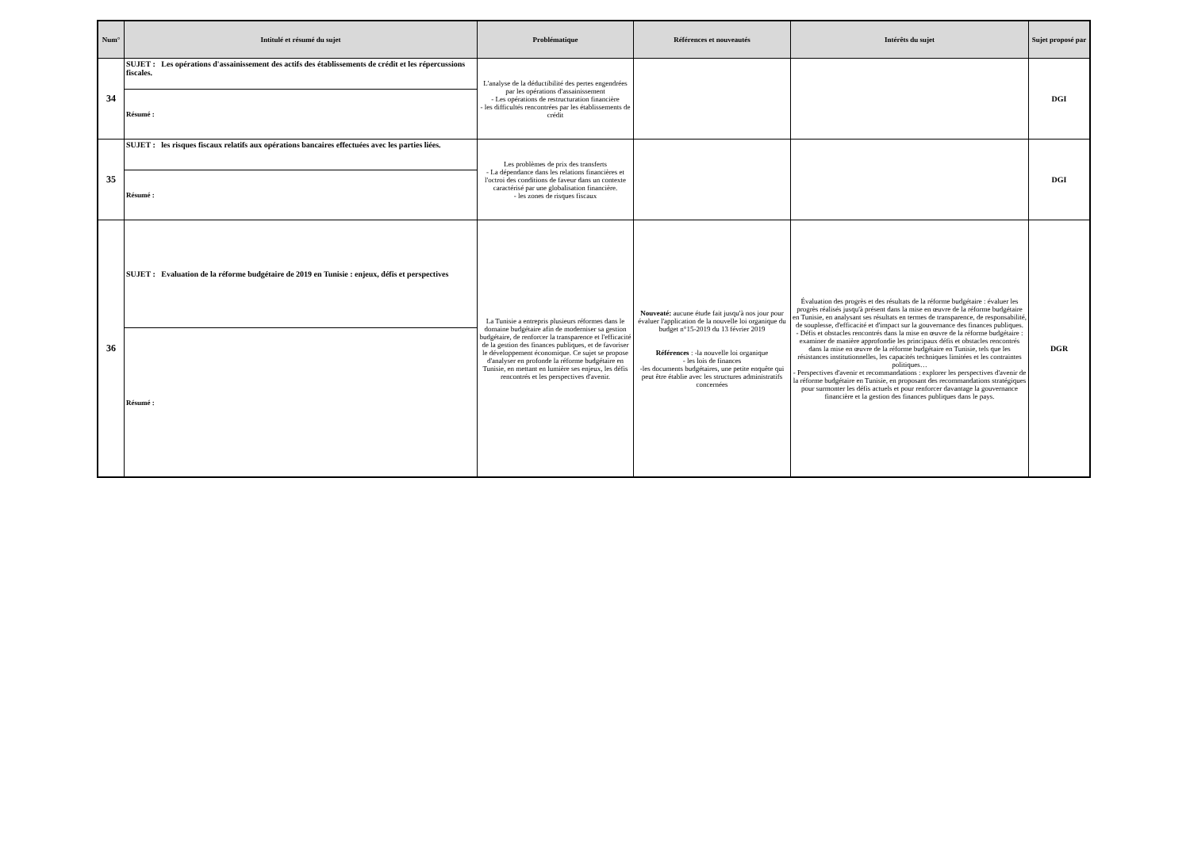| Num° | Intitulé et résumé du sujet | Problématique | Références et nouveautés | Intérêts du sujet | Sujet proposé par |
| --- | --- | --- | --- | --- | --- |
| 34 | SUJET : Les opérations d'assainissement des actifs des établissements de crédit et les répercussions fiscales. | L'analyse de la déductibilité des pertes engendrées par les opérations d'assainissement - Les opérations de restructuration financière - les difficultés rencontrées par les établissements de crédit | | | DGI |
| | Résumé : | | | | |
| 35 | SUJET : les risques fiscaux relatifs aux opérations bancaires effectuées avec les parties liées. | Les problèmes de prix des transferts - La dépendance dans les relations financières et l'octroi des conditions de faveur dans un contexte caractérisé par une globalisation financière. - les zones de risques fiscaux | | | DGI |
| | Résumé : | | | | |
| 36 | SUJET : Evaluation de la réforme budgétaire de 2019 en Tunisie : enjeux, défis et perspectives | La Tunisie a entrepris plusieurs réformes dans le domaine budgétaire afin de moderniser sa gestion budgétaire, de renforcer la transparence et l'efficacité de la gestion des finances publiques, et de favoriser le développement économique. Ce sujet se propose d'analyser en profonde la réforme budgétaire en Tunisie, en mettant en lumière ses enjeux, les défis rencontrés et les perspectives d'avenir. | Nouveaté: aucune étude fait jusqu'à nos jour pour évaluer l'application de la nouvelle loi organique du budget n°15-2019 du 13 février 2019 Références : -la nouvelle loi organique - les lois de finances -les documents budgétaires, une petite enquête qui peut être établie avec les structures administratifs concernées | Évaluation des progrès et des résultats de la réforme budgétaire : évaluer les progrès réalisés jusqu'à présent dans la mise en œuvre de la réforme budgétaire en Tunisie, en analysant ses résultats en termes de transparence, de responsabilité, de souplesse, d'efficacité et d'impact sur la gouvernance des finances publiques. - Défis et obstacles rencontrés dans la mise en œuvre de la réforme budgétaire : examiner de manière approfondie les principaux défis et obstacles rencontrés dans la mise en œuvre de la réforme budgétaire en Tunisie, tels que les résistances institutionnelles, les capacités techniques limitées et les contraintes politiques… - Perspectives d'avenir et recommandations : explorer les perspectives d'avenir de la réforme budgétaire en Tunisie, en proposant des recommandations stratégiques pour surmonter les défis actuels et pour renforcer davantage la gouvernance financière et la gestion des finances publiques dans le pays. | DGR |
| | Résumé : | | | | |